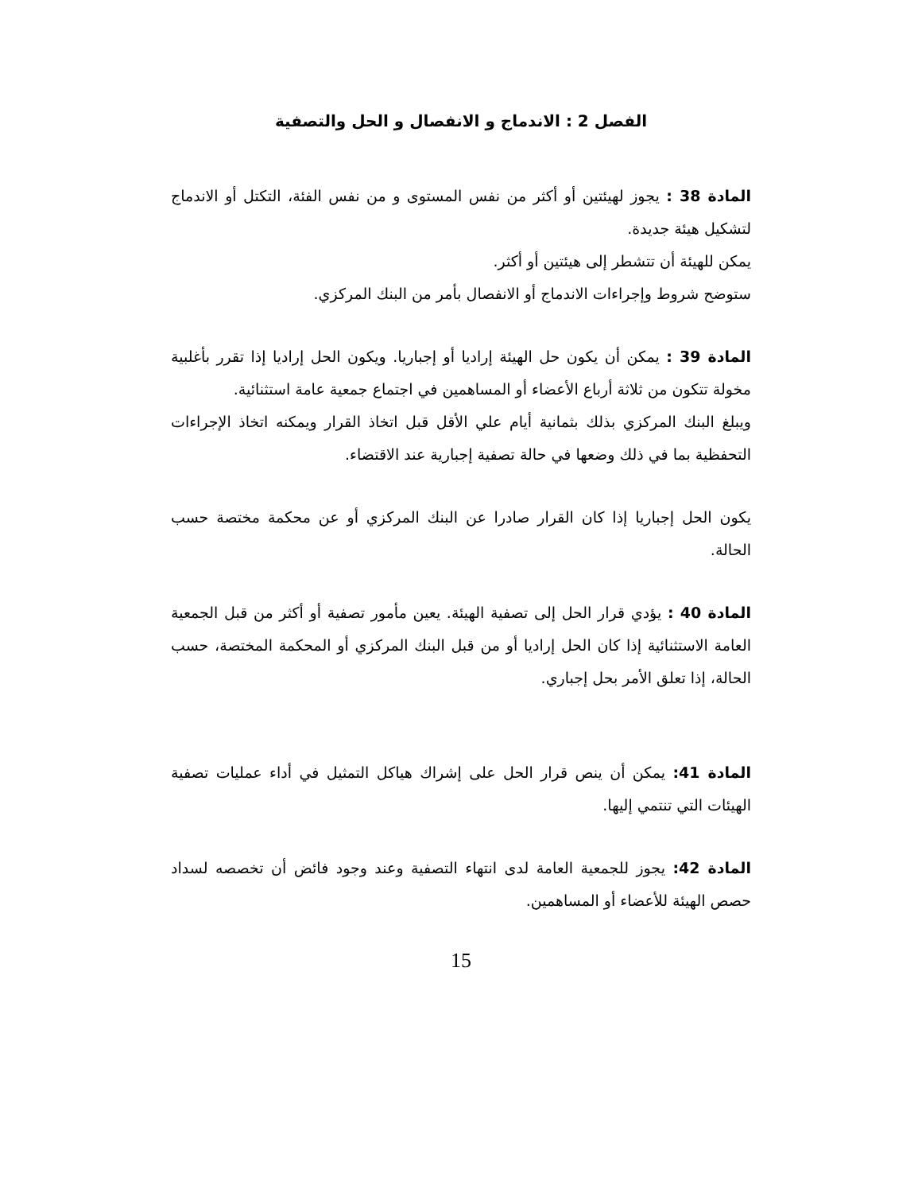الفصل 2 : الاندماج و الانفصال و الحل والتصفية
المادة 38 : يجوز لهيئتين أو أكثر من نفس المستوى و من نفس الفئة، التكتل أو الاندماج لتشكيل هيئة جديدة.
يمكن للهيئة أن تتشطر إلى هيئتين أو أكثر.
ستوضح شروط وإجراءات الاندماج أو الانفصال بأمر من البنك المركزي.
المادة 39 : يمكن أن يكون حل الهيئة إراديا أو إجباريا. ويكون الحل إراديا إذا تقرر بأغلبية مخولة تتكون من ثلاثة أرباع الأعضاء أو المساهمين في اجتماع جمعية عامة استثنائية.
ويبلغ البنك المركزي بذلك بثمانية أيام علي الأقل قبل اتخاذ القرار ويمكنه اتخاذ الإجراءات التحفظية بما في ذلك وضعها في حالة تصفية إجبارية عند الاقتضاء.
يكون الحل إجباريا إذا كان القرار صادرا عن البنك المركزي أو عن محكمة مختصة حسب الحالة.
المادة 40 : يؤدي قرار الحل إلى تصفية الهيئة. يعين مأمور تصفية أو أكثر من قبل الجمعية العامة الاستثنائية إذا كان الحل إراديا أو من قبل البنك المركزي أو المحكمة المختصة، حسب الحالة، إذا تعلق الأمر بحل إجباري.
المادة 41: يمكن أن ينص قرار الحل على إشراك هياكل التمثيل في أداء عمليات تصفية الهيئات التي تنتمي إليها.
المادة 42: يجوز للجمعية العامة لدى انتهاء التصفية وعند وجود فائض أن تخصصه لسداد حصص الهيئة للأعضاء أو المساهمين.
15